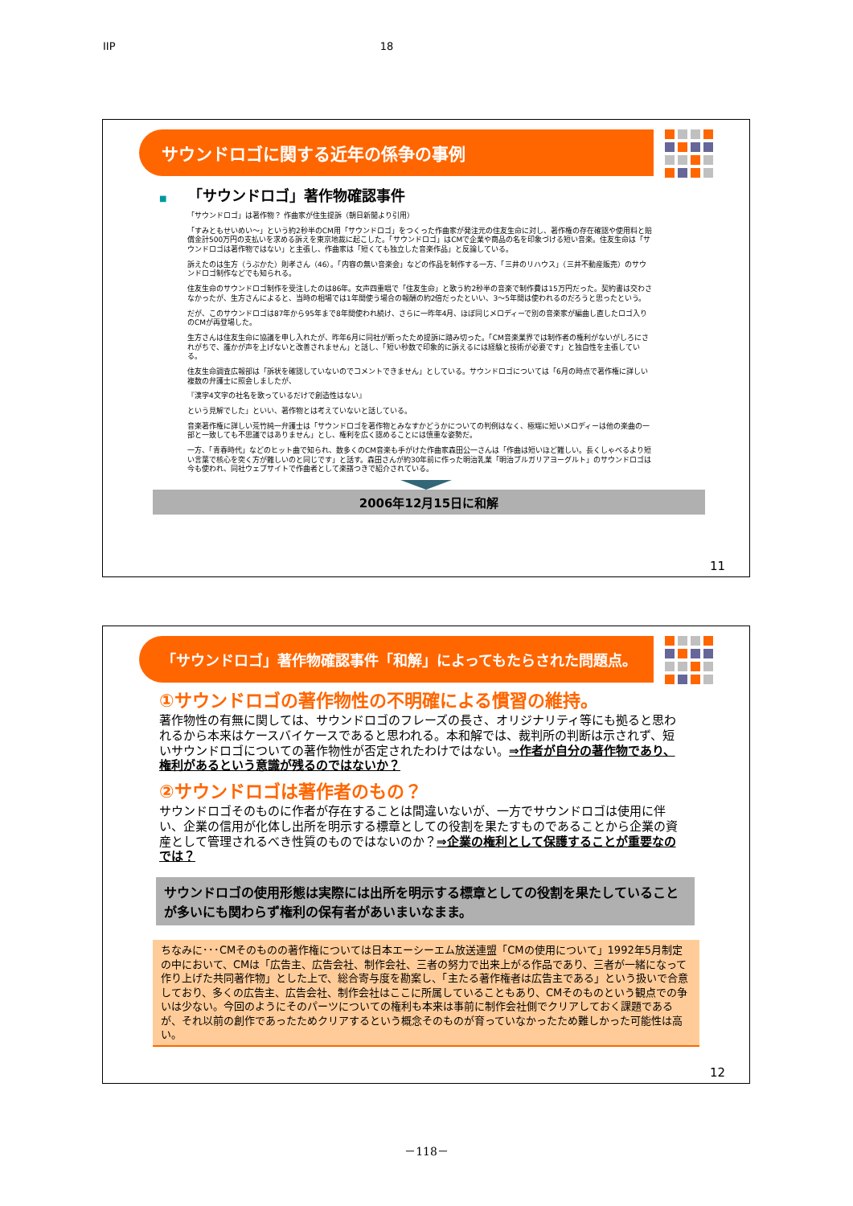IIP 18
サウンドロゴに関する近年の係争の事例
■　　「サウンドロゴ」著作物確認事件
「サウンドロゴ」は著作物？ 作曲家が住生提訴（朝日新聞より引用）
「すみともせいめい～」という約2秒半のCM用「サウンドロゴ」をつくった作曲家が発注元の住友生命に対し、著作権の存在確認や使用料と賠償金計500万円の支払いを求める訴えを東京地裁に起こした。「サウンドロゴ」はCMで企業や商品の名を印象づける短い音楽。住友生命は「サウンドロゴは著作物ではない」と主張し、作曲家は「短くても独立した音楽作品」と反論している。
訴えたのは生方（うぶかた）則孝さん（46）。「内容の無い音楽会」などの作品を制作する一方、「三井のリハウス」（三井不動産販売）のサウンドロゴ制作などでも知られる。
住友生命のサウンドロゴ制作を受注したのは86年。女声四重唱で「住友生命」と歌う約2秒半の音楽で制作費は15万円だった。契約書は交わさなかったが、生方さんによると、当時の相場では1年間使う場合の報酬の約2倍だったといい、3～5年間は使われるのだろうと思ったという。
だが、このサウンドロゴは87年から95年まで8年間使われ続け、さらに一昨年4月、ほぼ同じメロディーで別の音楽家が編曲し直したロゴ入りのCMが再登場した。
生方さんは住友生命に協議を申し入れたが、昨年6月に同社が断ったため提訴に踏み切った。「CM音楽業界では制作者の権利がないがしろにされがちで、誰かが声を上げないと改善されません」と話し、「短い秒数で印象的に訴えるには経験と技術が必要です」と独自性を主張している。
住友生命調査広報部は「訴状を確認していないのでコメントできません」としている。サウンドロゴについては「6月の時点で著作権に詳しい複数の弁護士に照会しましたが、
『漢字4文字の社名を歌っているだけで創造性はない』
という見解でした」といい、著作物とは考えていないと話している。
音楽著作権に詳しい荒竹純一弁護士は「サウンドロゴを著作物とみなすかどうかについての判例はなく、極端に短いメロディーは他の楽曲の一部と一致しても不思議ではありません」とし、権利を広く認めることには慎重な姿勢だ。
一方、「青春時代」などのヒット曲で知られ、数多くのCM音楽も手がけた作曲家森田公一さんは「作曲は短いほど難しい。長くしゃべるより短い言葉で核心を突く方が難しいのと同じです」と話す。森田さんが約30年前に作った明治乳業「明治ブルガリアヨーグルト」のサウンドロゴは今も使われ、同社ウェブサイトで作曲者として楽譜つきで紹介されている。
2006年12月15日に和解
11
「サウンドロゴ」著作物確認事件「和解」によってもたらされた問題点。
①サウンドロゴの著作物性の不明確による慣習の維持。
著作物性の有無に関しては、サウンドロゴのフレーズの長さ、オリジナリティ等にも拠ると思われるから本来はケースバイケースであると思われる。本和解では、裁判所の判断は示されず、短いサウンドロゴについての著作物性が否定されたわけではない。⇒作者が自分の著作物であり、権利があるという意識が残るのではないか？
②サウンドロゴは著作者のもの？
サウンドロゴそのものに作者が存在することは間違いないが、一方でサウンドロゴは使用に伴い、企業の信用が化体し出所を明示する標章としての役割を果たすものであることから企業の資産として管理されるべき性質のものではないのか？⇒企業の権利として保護することが重要なのでは？
サウンドロゴの使用形態は実際には出所を明示する標章としての役割を果たしていることが多いにも関わらず権利の保有者があいまいなまま。
ちなみに･･･CMそのものの著作権については日本エーシーエム放送連盟「CMの使用について」1992年5月制定の中において、CMは「広告主、広告会社、制作会社、三者の努力で出来上がる作品であり、三者が一緒になって作り上げた共同著作物」とした上で、総合寄与度を勘案し、「主たる著作権者は広告主である」という扱いで合意しており、多くの広告主、広告会社、制作会社はここに所属していることもあり、CMそのものという観点での争いは少ない。今回のようにそのパーツについての権利も本来は事前に制作会社側でクリアしておく課題であるが、それ以前の創作であったためクリアするという概念そのものが育っていなかったため難しかった可能性は高い。
12
－118－